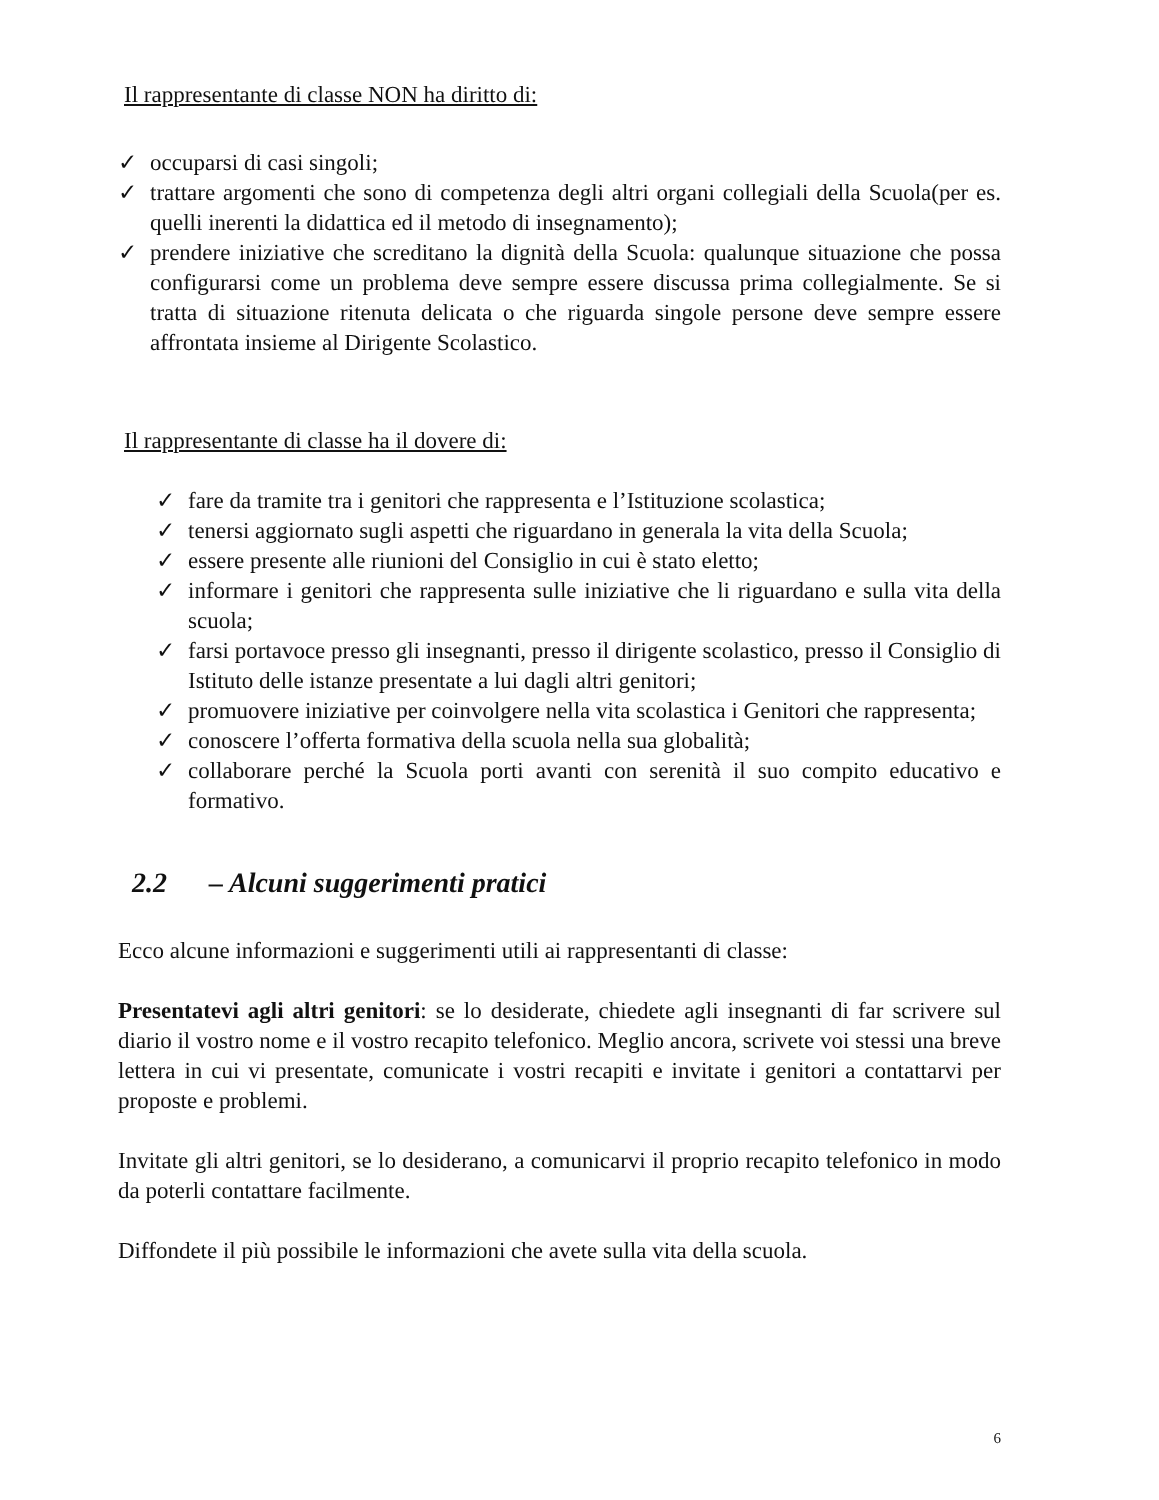Il rappresentante di classe NON ha diritto di:
✓ occuparsi di casi singoli;
✓ trattare argomenti che sono di competenza degli altri organi collegiali della Scuola(per es. quelli inerenti la didattica ed il metodo di insegnamento);
✓ prendere iniziative che screditano la dignità della Scuola: qualunque situazione che possa configurarsi come un problema deve sempre essere discussa prima collegialmente. Se si tratta di situazione ritenuta delicata o che riguarda singole persone deve sempre essere affrontata insieme al Dirigente Scolastico.
Il rappresentante di classe ha il dovere di:
✓ fare da tramite tra i genitori che rappresenta e l’Istituzione scolastica;
✓ tenersi aggiornato sugli aspetti che riguardano in generala la vita della Scuola;
✓ essere presente alle riunioni del Consiglio in cui è stato eletto;
✓ informare i genitori che rappresenta sulle iniziative che li riguardano e sulla vita della scuola;
✓ farsi portavoce presso gli insegnanti, presso il dirigente scolastico, presso il Consiglio di Istituto delle istanze presentate a lui dagli altri genitori;
✓ promuovere iniziative per coinvolgere nella vita scolastica i Genitori che rappresenta;
✓ conoscere l’offerta formativa della scuola nella sua globalità;
✓ collaborare perché la Scuola porti avanti con serenità il suo compito educativo e formativo.
2.2 – Alcuni suggerimenti pratici
Ecco alcune informazioni e suggerimenti utili ai rappresentanti di classe:
Presentatevi agli altri genitori: se lo desiderate, chiedete agli insegnanti di far scrivere sul diario il vostro nome e il vostro recapito telefonico. Meglio ancora, scrivete voi stessi una breve lettera in cui vi presentate, comunicate i vostri recapiti e invitate i genitori a contattarvi per proposte e problemi.
Invitate gli altri genitori, se lo desiderano, a comunicarvi il proprio recapito telefonico in modo da poterli contattare facilmente.
Diffondete il più possibile le informazioni che avete sulla vita della scuola.
6